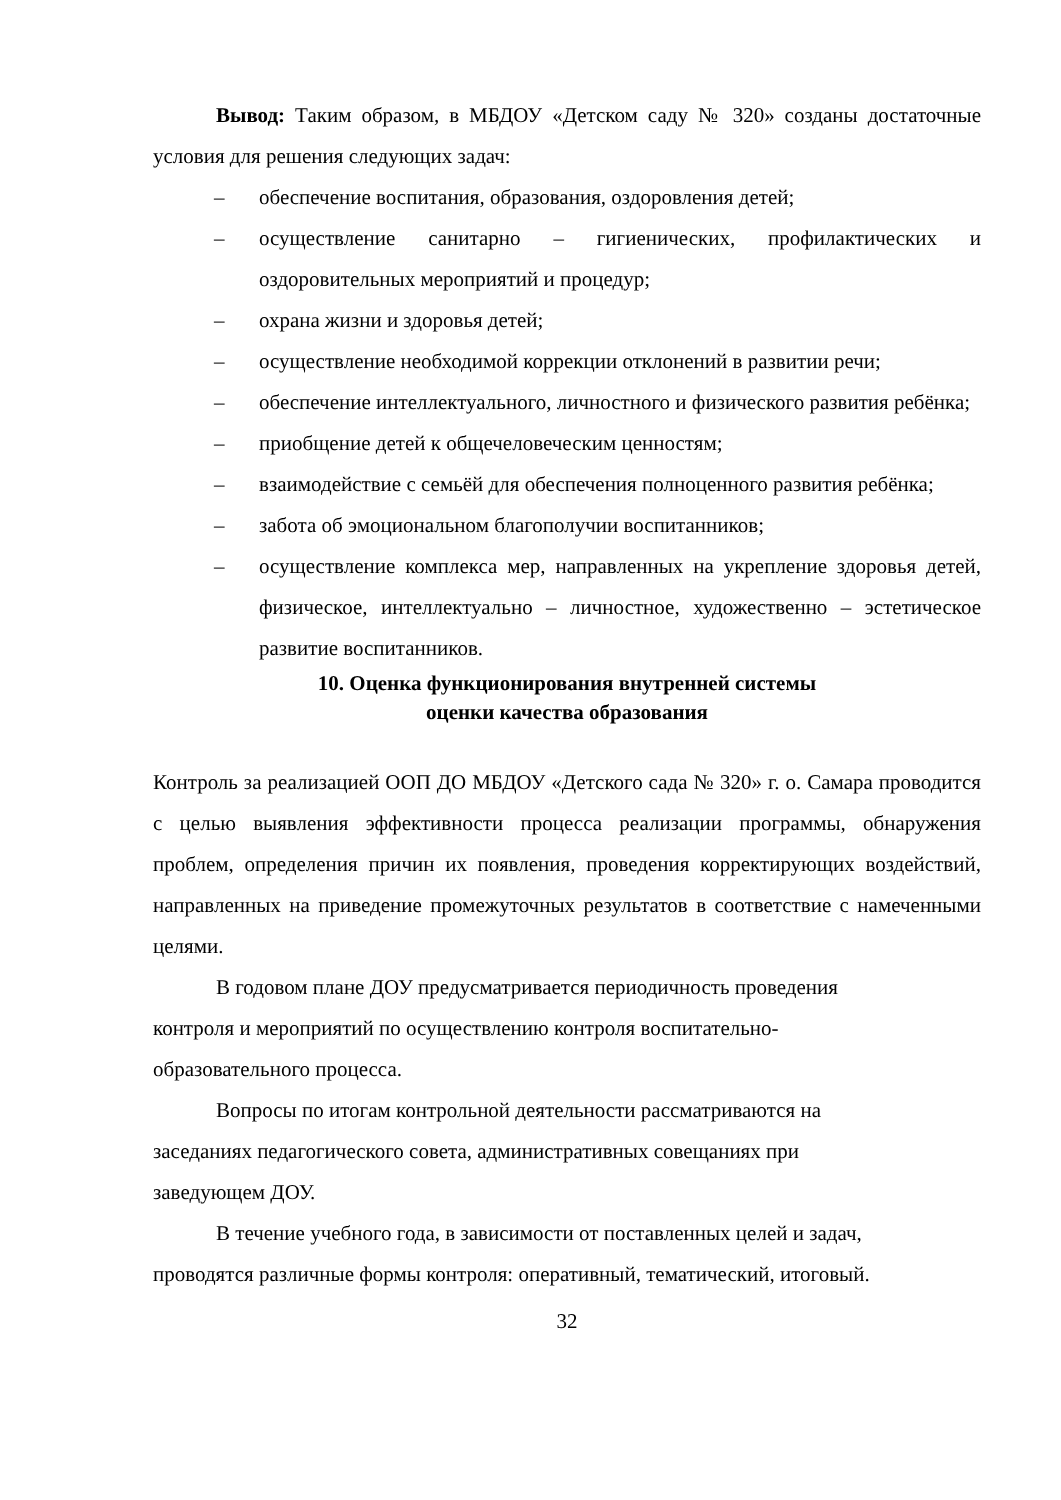Вывод: Таким образом, в МБДОУ «Детском саду № 320» созданы достаточные условия для решения следующих задач:
– обеспечение воспитания, образования, оздоровления детей;
– осуществление санитарно – гигиенических, профилактических и оздоровительных мероприятий и процедур;
– охрана жизни и здоровья детей;
– осуществление необходимой коррекции отклонений в развитии речи;
– обеспечение интеллектуального, личностного и физического развития ребёнка;
– приобщение детей к общечеловеческим ценностям;
– взаимодействие с семьёй для обеспечения полноценного развития ребёнка;
– забота об эмоциональном благополучии воспитанников;
– осуществление комплекса мер, направленных на укрепление здоровья детей, физическое, интеллектуально – личностное, художественно – эстетическое развитие воспитанников.
10. Оценка функционирования внутренней системы
оценки качества образования
Контроль за реализацией ООП ДО МБДОУ «Детского сада № 320» г. о. Самара проводится с целью выявления эффективности процесса реализации программы, обнаружения проблем, определения причин их появления, проведения корректирующих воздействий, направленных на приведение промежуточных результатов в соответствие с намеченными целями.
В годовом плане ДОУ предусматривается периодичность проведения
контроля и мероприятий по осуществлению контроля воспитательно-
образовательного процесса.
Вопросы по итогам контрольной деятельности рассматриваются на
заседаниях педагогического совета, административных совещаниях при
заведующем ДОУ.
В течение учебного года, в зависимости от поставленных целей и задач,
проводятся различные формы контроля: оперативный, тематический, итоговый.
32